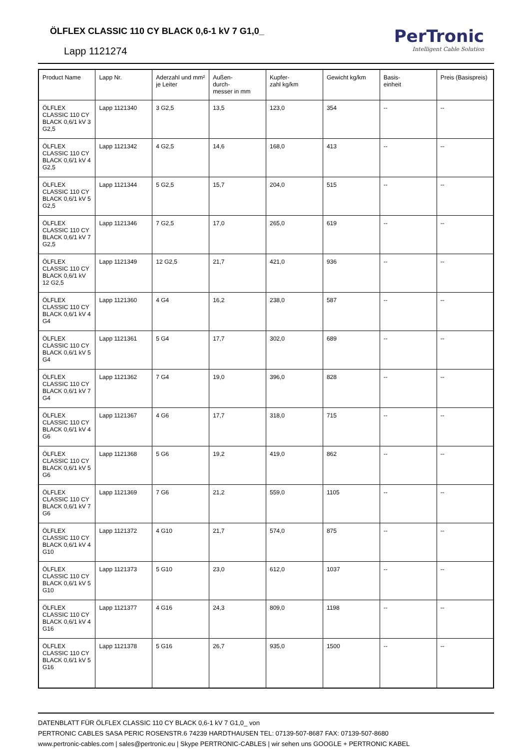ÖLFLEX CLASSIC 110 CY BLACK 0,6-1 kV 7 G1,0_
Lapp 1121274
PerTronic
Intelligent Cable Solution
| Product Name | Lapp Nr. | Aderzahl und mm² je Leiter | Außen- durch- messer in mm | Kupfer- zahl kg/km | Gewicht kg/km | Basis- einheit | Preis (Basispreis) |
| --- | --- | --- | --- | --- | --- | --- | --- |
| ÖLFLEX CLASSIC 110 CY BLACK 0,6/1 kV 3 G2,5 | Lapp 1121340 | 3 G2,5 | 13,5 | 123,0 | 354 | -- | -- |
| ÖLFLEX CLASSIC 110 CY BLACK 0,6/1 kV 4 G2,5 | Lapp 1121342 | 4 G2,5 | 14,6 | 168,0 | 413 | -- | -- |
| ÖLFLEX CLASSIC 110 CY BLACK 0,6/1 kV 5 G2,5 | Lapp 1121344 | 5 G2,5 | 15,7 | 204,0 | 515 | -- | -- |
| ÖLFLEX CLASSIC 110 CY BLACK 0,6/1 kV 7 G2,5 | Lapp 1121346 | 7 G2,5 | 17,0 | 265,0 | 619 | -- | -- |
| ÖLFLEX CLASSIC 110 CY BLACK 0,6/1 kV 12 G2,5 | Lapp 1121349 | 12 G2,5 | 21,7 | 421,0 | 936 | -- | -- |
| ÖLFLEX CLASSIC 110 CY BLACK 0,6/1 kV 4 G4 | Lapp 1121360 | 4 G4 | 16,2 | 238,0 | 587 | -- | -- |
| ÖLFLEX CLASSIC 110 CY BLACK 0,6/1 kV 5 G4 | Lapp 1121361 | 5 G4 | 17,7 | 302,0 | 689 | -- | -- |
| ÖLFLEX CLASSIC 110 CY BLACK 0,6/1 kV 7 G4 | Lapp 1121362 | 7 G4 | 19,0 | 396,0 | 828 | -- | -- |
| ÖLFLEX CLASSIC 110 CY BLACK 0,6/1 kV 4 G6 | Lapp 1121367 | 4 G6 | 17,7 | 318,0 | 715 | -- | -- |
| ÖLFLEX CLASSIC 110 CY BLACK 0,6/1 kV 5 G6 | Lapp 1121368 | 5 G6 | 19,2 | 419,0 | 862 | -- | -- |
| ÖLFLEX CLASSIC 110 CY BLACK 0,6/1 kV 7 G6 | Lapp 1121369 | 7 G6 | 21,2 | 559,0 | 1105 | -- | -- |
| ÖLFLEX CLASSIC 110 CY BLACK 0,6/1 kV 4 G10 | Lapp 1121372 | 4 G10 | 21,7 | 574,0 | 875 | -- | -- |
| ÖLFLEX CLASSIC 110 CY BLACK 0,6/1 kV 5 G10 | Lapp 1121373 | 5 G10 | 23,0 | 612,0 | 1037 | -- | -- |
| ÖLFLEX CLASSIC 110 CY BLACK 0,6/1 kV 4 G16 | Lapp 1121377 | 4 G16 | 24,3 | 809,0 | 1198 | -- | -- |
| ÖLFLEX CLASSIC 110 CY BLACK 0,6/1 kV 5 G16 | Lapp 1121378 | 5 G16 | 26,7 | 935,0 | 1500 | -- | -- |
DATENBLATT FÜR ÖLFLEX CLASSIC 110 CY BLACK 0,6-1 kV 7 G1,0_ von
PERTRONIC CABLES SASA PERIC ROSENSTR.6 74239 HARDTHAUSEN TEL: 07139-507-8687 FAX: 07139-507-8680
www.pertronic-cables.com | sales@pertronic.eu | Skype PERTRONIC-CABLES | wir sehen uns GOOGLE + PERTRONIC KABEL